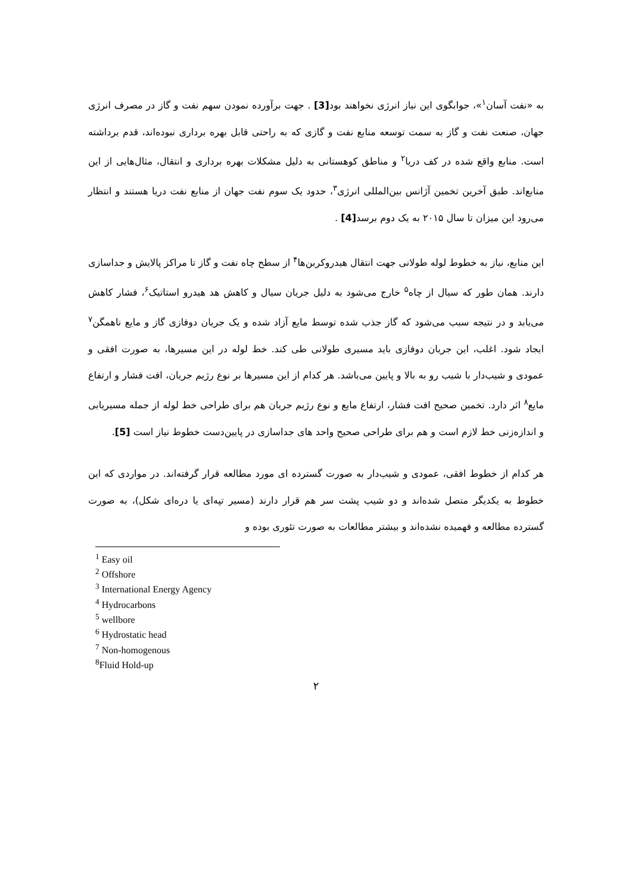به «نفت آسان<sup>۱</sup>»، جوابگوی این نیاز انرژی نخواهند بود[3] . جهت برآورده نمودن سهم نفت و گاز در مصرف انرژی جهان، صنعت نفت و گاز به سمت توسعه منابع نفت و گازی که به راحتی قابل بهره برداری نبوده‌اند، قدم برداشته است. منابع واقع شده در کف دریا<sup>۲</sup> و مناطق کوهستانی به دلیل مشکلات بهره برداری و انتقال، مثال‌هایی از این منابع‌اند. طبق آخرین تخمین آژانس بین‌المللی انرژی<sup>۳</sup>، حدود یک سوم نفت جهان از منابع نفت دریا هستند و انتظار می‌رود این میزان تا سال ۲۰۱۵ به یک دوم برسد[4] .
این منابع، نیاز به خطوط لوله طولانی جهت انتقال هیدروکربن‌ها<sup>۴</sup> از سطح چاه نفت و گاز تا مراکز پالایش و جداسازی دارند. همان طور که سیال از چاه<sup>۵</sup> خارج می‌شود به دلیل جریان سیال و کاهش هد هیدرو استاتیک<sup>۶</sup>، فشار کاهش می‌یابد و در نتیجه سبب می‌شود که گاز جذب شده توسط مایع آزاد شده و یک جریان دوفازی گاز و مایع ناهمگن<sup>۷</sup> ایجاد شود. اغلب، این جریان دوفازی باید مسیری طولانی طی کند. خط لوله در این مسیرها، به صورت افقی و عمودی و شیب‌دار با شیب رو به بالا و پایین می‌باشد. هر کدام از این مسیرها بر نوع رژیم جریان، افت فشار و ارتفاع مایع<sup>۸</sup> اثر دارد. تخمین صحیح افت فشار، ارتفاع مایع و نوع رژیم جریان هم برای طراحی خط لوله از جمله مسیریابی و اندازه‌زنی خط لازم است و هم برای طراحی صحیح واحد های جداسازی در پایین‌دست خطوط نیاز است [5].
هر کدام از خطوط افقی، عمودی و شیب‌دار به صورت گسترده ای مورد مطالعه قرار گرفته‌اند. در مواردی که این خطوط به یکدیگر متصل شده‌اند و دو شیب پشت سر هم قرار دارند (مسیر تپه‌ای یا دره‌ای شکل)، به صورت گسترده مطالعه و فهمیده نشده‌اند و بیشتر مطالعات به صورت تئوری بوده و
<sup>1</sup> Easy oil
<sup>2</sup> Offshore
<sup>3</sup> International Energy Agency
<sup>4</sup> Hydrocarbons
<sup>5</sup> wellbore
<sup>6</sup> Hydrostatic head
<sup>7</sup> Non-homogenous
<sup>8</sup> Fluid Hold-up
۲